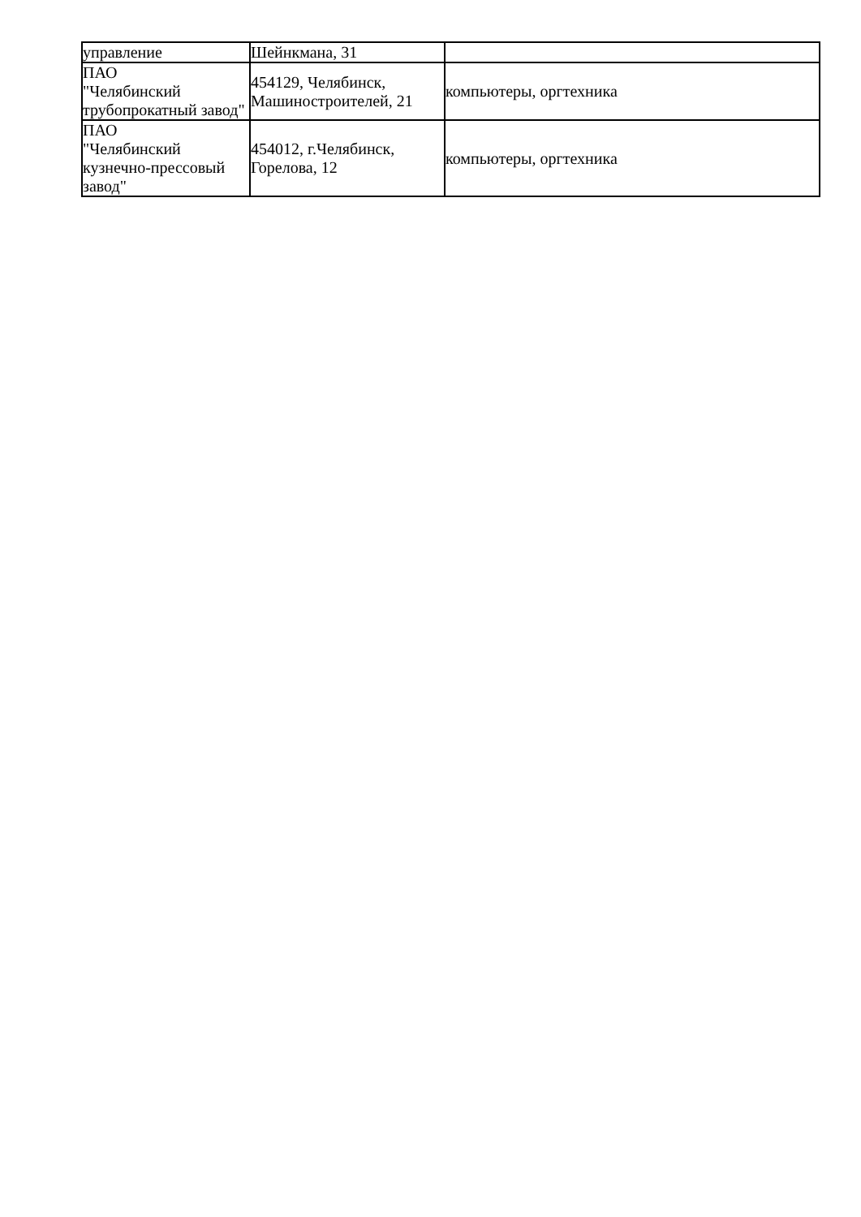| управление | Шейнкмана, 31 | |
| ПАО "Челябинский трубопрокатный завод" | 454129, Челябинск, Машиностроителей, 21 | компьютеры, оргтехника |
| ПАО "Челябинский кузнечно-прессовый завод" | 454012, г.Челябинск, Горелова, 12 | компьютеры, оргтехника |